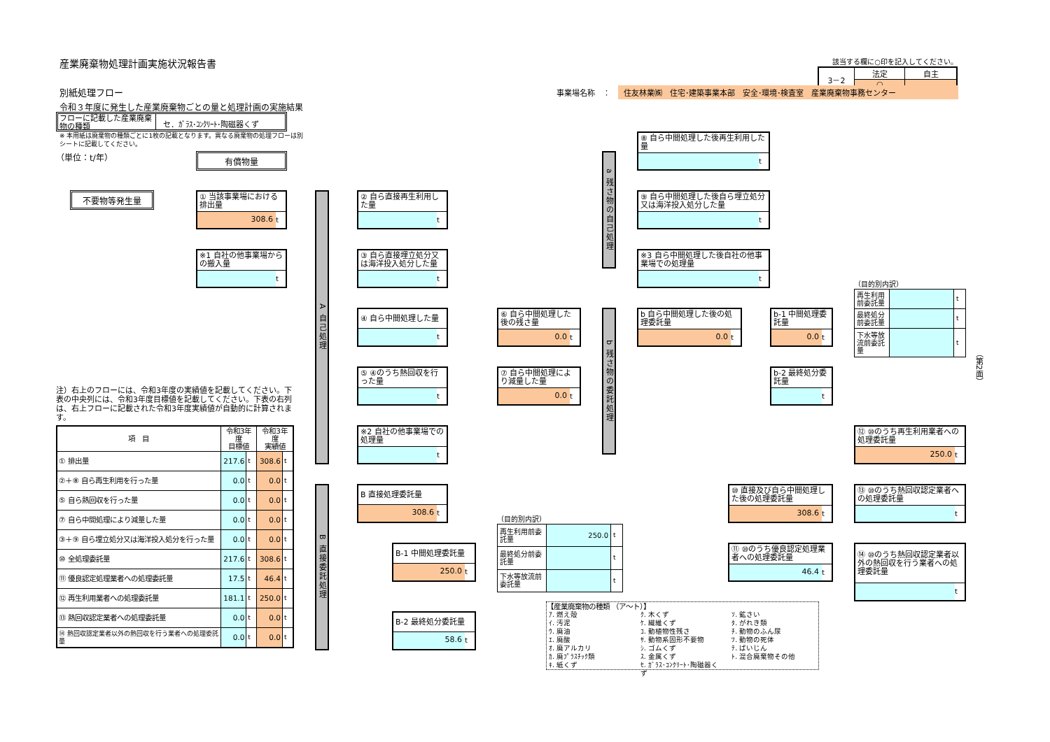産業廃棄物処理計画実施状況報告書
該当する欄に○印を記入してください。
| 3－2 | 法定 | 自主 |
| | ○ | |
別紙処理フロー
事業場名称　：　住友林業㈱　住宅･建築事業本部　安全･環境･検査室　産業廃棄物事務センター
令和３年度に発生した産業廃棄物ごとの量と処理計画の実施結果
（第2面）
フローに記載した産業廃棄物の種類
セ．ｶﾞﾗｽ･ｺﾝｸﾘｰﾄ･陶磁器くず
※ 本用紙は廃棄物の種類ごとに1枚の記載となります。異なる廃棄物の処理フローは別シートに記載してください。
（単位：t/年）
⑧ 自ら中間処理した後再生利用した量
t
有償物量
a 残さ物の自己処理
不要物等発生量
① 当該事業場における排出量
308.6 t
A 自己処理
② 自ら直接再生利用した量
t
⑨ 自ら中間処理した後自ら埋立処分又は海洋投入処分した量
t
※1 自社の他事業場からの搬入量
t
③ 自ら直接埋立処分又は海洋投入処分した量
t
※3 自ら中間処理した後自社の他事業場での処理量
t
（目的別内訳）
| 再生利用前委託量 | | t |
| 最終処分前委託量 | | t |
| 下水等放流前委託量 | | t |
④ 自ら中間処理した量
t
⑥ 自ら中間処理した後の残さ量
0.0 t
b 残さ物の委託処理
b 自ら中間処理した後の処理委託量
0.0 t
b-1 中間処理委託量
0.0 t
⑤ ④のうち熱回収を行った量
t
⑦ 自ら中間処理により減量した量
0.0 t
b-2 最終処分委託量
t
注）右上のフローには、令和3年度の実績値を記載してください。下表の中央列には、令和3年度目標値を記載してください。下表の右列は、右上フローに記載された令和3年度実績値が自動的に計算されます。
| 項 目 | 令和3年度 目標値 | | 令和3年度 実績値 | |
| --- | --- | --- | --- | --- |
| ① 排出量 | 217.6 | t | 308.6 | t |
| ②＋⑧ 自ら再生利用を行った量 | 0.0 | t | 0.0 | t |
| ⑤ 自ら熱回収を行った量 | 0.0 | t | 0.0 | t |
| ⑦ 自ら中間処理により減量した量 | 0.0 | t | 0.0 | t |
| ③＋⑨ 自ら埋立処分又は海洋投入処分を行った量 | 0.0 | t | 0.0 | t |
| ⑩ 全処理委託量 | 217.6 | t | 308.6 | t |
| ⑪ 優良認定処理業者への処理委託量 | 17.5 | t | 46.4 | t |
| ⑫ 再生利用業者への処理委託量 | 181.1 | t | 250.0 | t |
| ⑬ 熱回収認定業者への処理委託量 | 0.0 | t | 0.0 | t |
| ⑭ 熱回収認定業者以外の熱回収を行う業者への処理委託量 | 0.0 | t | 0.0 | t |
※2 自社の他事業場での処理量
t
⑫ ⑩のうち再生利用業者への処理委託量
250.0 t
B 直接委託処理
B 直接処理委託量
308.6 t
⑩ 直接及び自ら中間処理した後の処理委託量
308.6 t
⑬ ⑩のうち熱回収認定業者への処理委託量
t
（目的別内訳）
| 再生利用前委託量 | 250.0 | t |
| 最終処分前委託量 | | t |
| 下水等放流前委託量 | | t |
B-1 中間処理委託量
250.0 t
⑪ ⑩のうち優良認定処理業者への処理委託量
46.4 t
⑭ ⑩のうち熱回収認定業者以外の熱回収を行う業者への処理委託量
t
【産業廃棄物の種類 （ア～ト）】
ｱ. 燃え殻
ｲ. 汚泥
ｳ. 廃油
ｴ. 廃酸
ｵ. 廃アルカリ
ｶ. 廃ﾌﾟﾗｽﾁｯｸ類
ｷ. 紙くず
ｸ. 木くず
ｹ. 繊維くず
ｺ. 動植物性残さ
ｻ. 動物系固形不要物
ｼ. ゴムくず
ｽ. 金属くず
ｾ. ｶﾞﾗｽ･ｺﾝｸﾘｰﾄ･陶磁器くず
ｿ. 鉱さい
ﾀ. がれき類
ﾁ. 動物のふん尿
ﾂ. 動物の死体
ﾃ. ばいじん
ﾄ. 混合廃棄物その他
B-2 最終処分委託量
58.6 t